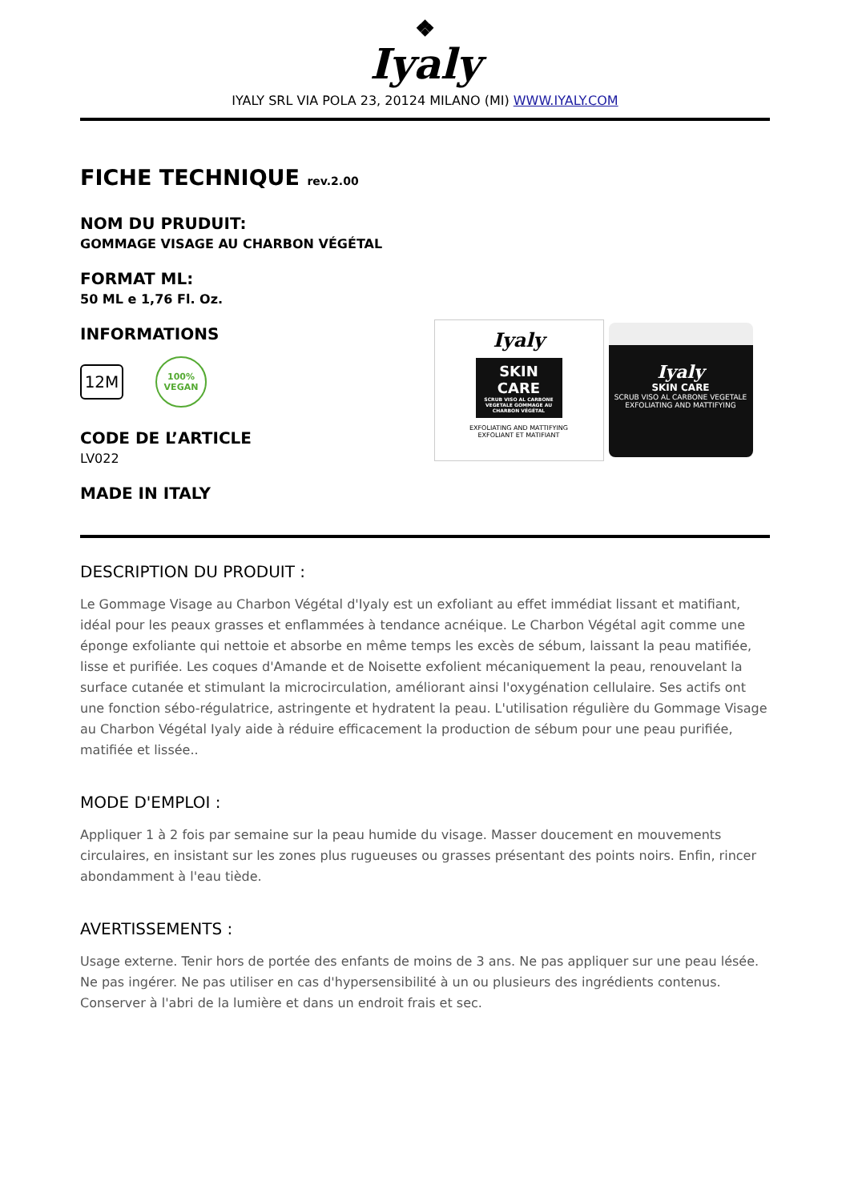❖
Iyaly
IYALY SRL VIA POLA 23, 20124 MILANO (MI) WWW.IYALY.COM
FICHE TECHNIQUE rev.2.00
NOM DU PRUDUIT:
GOMMAGE VISAGE AU CHARBON VÉGÉTAL
FORMAT ML:
50 ML e 1,76 Fl. Oz.
INFORMATIONS
12M
100%
VEGAN
CODE DE L’ARTICLE
LV022
MADE IN ITALY
Iyaly
SKIN CARE
SCRUB VISO AL CARBONE VEGETALE GOMMAGE AU CHARBON VÉGÉTAL
EXFOLIATING AND MATTIFYING
EXFOLIANT ET MATIFIANT
Iyaly
SKIN CARE
SCRUB VISO AL CARBONE VEGETALE
EXFOLIATING AND MATTIFYING
DESCRIPTION DU PRODUIT :
Le Gommage Visage au Charbon Végétal d'Iyaly est un exfoliant au effet immédiat lissant et matifiant, idéal pour les peaux grasses et enflammées à tendance acnéique. Le Charbon Végétal agit comme une éponge exfoliante qui nettoie et absorbe en même temps les excès de sébum, laissant la peau matifiée, lisse et purifiée. Les coques d'Amande et de Noisette exfolient mécaniquement la peau, renouvelant la surface cutanée et stimulant la microcirculation, améliorant ainsi l'oxygénation cellulaire. Ses actifs ont une fonction sébo-régulatrice, astringente et hydratent la peau. L'utilisation régulière du Gommage Visage au Charbon Végétal Iyaly aide à réduire efficacement la production de sébum pour une peau purifiée, matifiée et lissée..
MODE D'EMPLOI :
Appliquer 1 à 2 fois par semaine sur la peau humide du visage. Masser doucement en mouvements circulaires, en insistant sur les zones plus rugueuses ou grasses présentant des points noirs. Enfin, rincer abondamment à l'eau tiède.
AVERTISSEMENTS :
Usage externe. Tenir hors de portée des enfants de moins de 3 ans. Ne pas appliquer sur une peau lésée. Ne pas ingérer. Ne pas utiliser en cas d'hypersensibilité à un ou plusieurs des ingrédients contenus. Conserver à l'abri de la lumière et dans un endroit frais et sec.